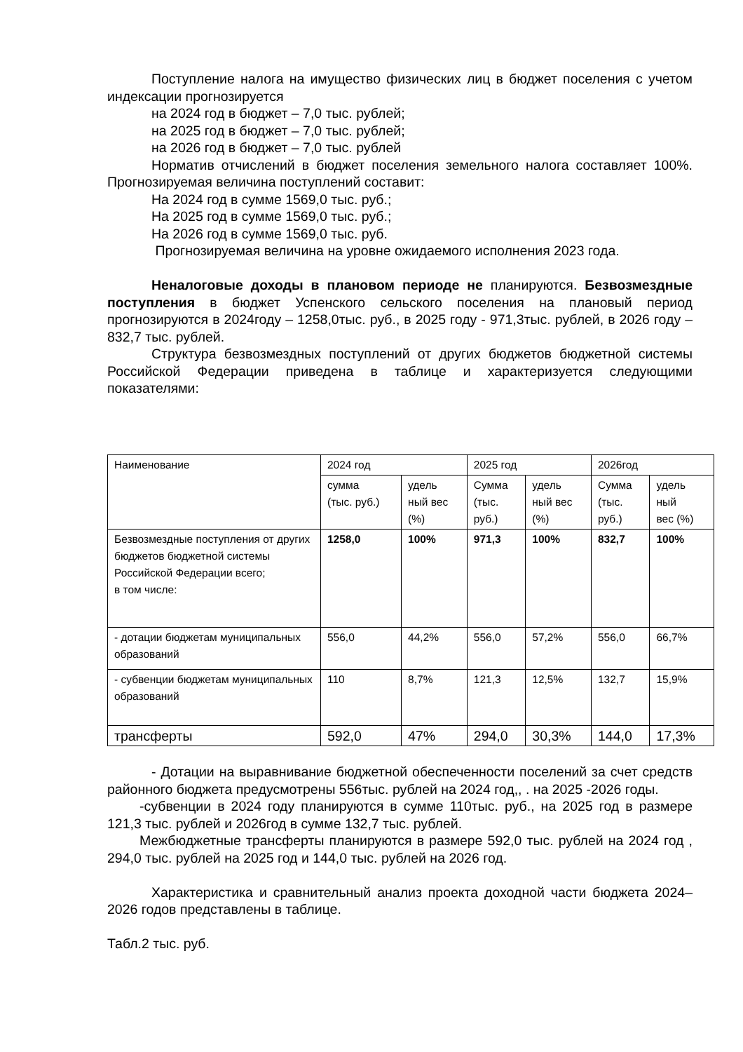Поступление налога на имущество физических лиц в бюджет поселения с учетом индексации прогнозируется
на 2024 год в бюджет – 7,0 тыс. рублей;
на 2025 год в бюджет – 7,0 тыс. рублей;
на 2026 год в бюджет – 7,0 тыс. рублей
Норматив отчислений в бюджет поселения земельного налога составляет 100%. Прогнозируемая величина поступлений составит:
На 2024 год в сумме 1569,0 тыс. руб.;
На 2025 год в сумме 1569,0 тыс. руб.;
На 2026 год в сумме 1569,0 тыс. руб.
Прогнозируемая величина на уровне ожидаемого исполнения 2023 года.
Неналоговые доходы в плановом периоде не планируются. Безвозмездные поступления в бюджет Успенского сельского поселения на плановый период прогнозируются в 2024году – 1258,0тыс. руб., в 2025 году - 971,3тыс. рублей, в 2026 году – 832,7 тыс. рублей.
Структура безвозмездных поступлений от других бюджетов бюджетной системы Российской Федерации приведена в таблице и характеризуется следующими показателями:
| Наименование | 2024 год | | 2025 год | | 2026год | |
| | сумма (тыс. руб.) | удель ный вес (%) | Сумма (тыс. руб.) | удель ный вес (%) | Сумма (тыс. руб.) | удель ный вес (%) |
| Безвозмездные поступления от других бюджетов бюджетной системы Российской Федерации всего; в том числе: | 1258,0 | 100% | 971,3 | 100% | 832,7 | 100% |
| - дотации бюджетам муниципальных образований | 556,0 | 44,2% | 556,0 | 57,2% | 556,0 | 66,7% |
| - субвенции бюджетам муниципальных образований | 110 | 8,7% | 121,3 | 12,5% | 132,7 | 15,9% |
| трансферты | 592,0 | 47% | 294,0 | 30,3% | 144,0 | 17,3% |
- Дотации на выравнивание бюджетной обеспеченности поселений за счет средств районного бюджета предусмотрены 556тыс. рублей на 2024 год,, . на 2025 -2026 годы.
-субвенции в 2024 году планируются в сумме 110тыс. руб., на 2025 год в размере 121,3 тыс. рублей и 2026год в сумме 132,7 тыс. рублей.
Межбюджетные трансферты планируются в размере 592,0 тыс. рублей на 2024 год , 294,0 тыс. рублей на 2025 год и 144,0 тыс. рублей на 2026 год.
Характеристика и сравнительный анализ проекта доходной части бюджета 2024–2026 годов представлены в таблице.
Табл.2 тыс. руб.